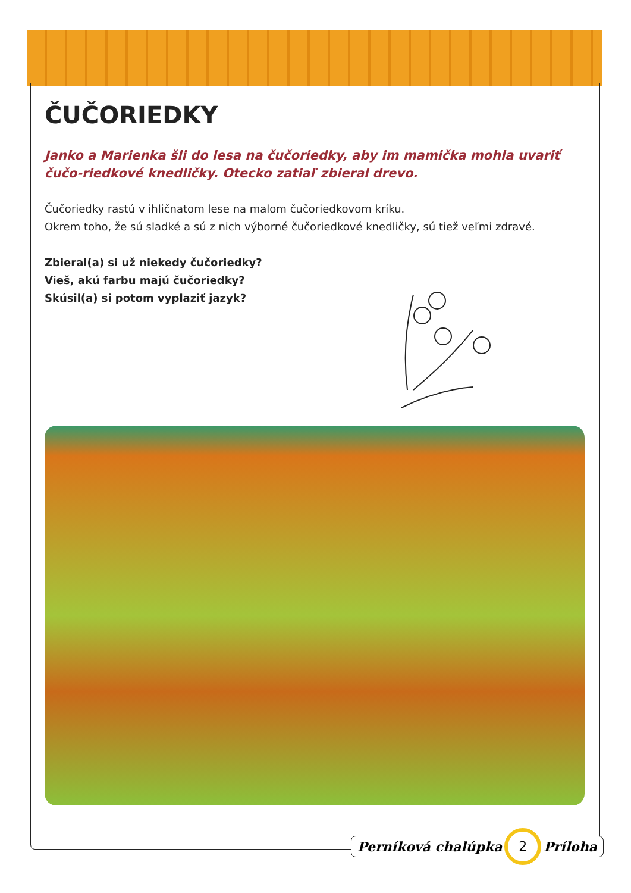ČUČORIEDKY
Janko a Marienka šli do lesa na čučoriedky, aby im mamička mohla uvariť čučo-riedkové knedličky. Otecko zatiaľ zbieral drevo.
Čučoriedky rastú v ihličnatom lese na malom čučoriedkovom kríku.
Okrem toho, že sú sladké a sú z nich výborné čučoriedkové knedličky, sú tiež veľmi zdravé.
Zbieral(a) si už niekedy čučoriedky?
Vieš, akú farbu majú čučoriedky?
Skúsil(a) si potom vyplaziť jazyk?
Perníková chalúpka 2 Príloha